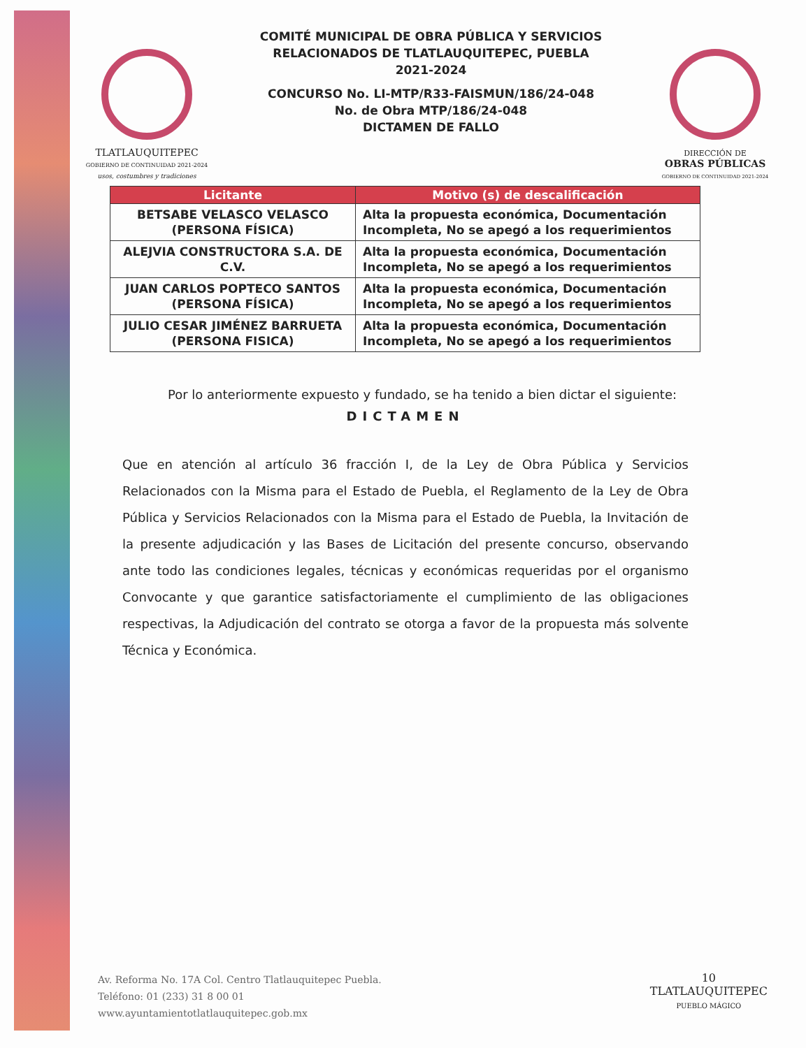TLATLAUQUITEPEC
GOBIERNO DE CONTINUIDAD 2021-2024
usos, costumbres y tradiciones
COMITÉ MUNICIPAL DE OBRA PÚBLICA Y SERVICIOS
RELACIONADOS DE TLATLAUQUITEPEC, PUEBLA
2021-2024
CONCURSO No. LI-MTP/R33-FAISMUN/186/24-048
No. de Obra MTP/186/24-048
DICTAMEN DE FALLO
DIRECCIÓN DE
OBRAS PÚBLICAS
GOBIERNO DE CONTINUIDAD 2021-2024
| Licitante | Motivo (s) de descalificación |
| --- | --- |
| BETSABE VELASCO VELASCO (PERSONA FÍSICA) | Alta la propuesta económica, Documentación Incompleta, No se apegó a los requerimientos |
| ALEJVIA CONSTRUCTORA S.A. DE C.V. | Alta la propuesta económica, Documentación Incompleta, No se apegó a los requerimientos |
| JUAN CARLOS POPTECO SANTOS (PERSONA FÍSICA) | Alta la propuesta económica, Documentación Incompleta, No se apegó a los requerimientos |
| JULIO CESAR JIMÉNEZ BARRUETA (PERSONA FISICA) | Alta la propuesta económica, Documentación Incompleta, No se apegó a los requerimientos |
Por lo anteriormente expuesto y fundado, se ha tenido a bien dictar el siguiente:
DICTAMEN
Que en atención al artículo 36 fracción I, de la Ley de Obra Pública y Servicios Relacionados con la Misma para el Estado de Puebla, el Reglamento de la Ley de Obra Pública y Servicios Relacionados con la Misma para el Estado de Puebla, la Invitación de la presente adjudicación y las Bases de Licitación del presente concurso, observando ante todo las condiciones legales, técnicas y económicas requeridas por el organismo Convocante y que garantice satisfactoriamente el cumplimiento de las obligaciones respectivas, la Adjudicación del contrato se otorga a favor de la propuesta más solvente Técnica y Económica.
Av. Reforma No. 17A Col. Centro Tlatlauquitepec Puebla.
Teléfono: 01 (233) 31 8 00 01
www.ayuntamientotlatlauquitepec.gob.mx
10
TLATLAUQUITEPEC
PUEBLO MÁGICO